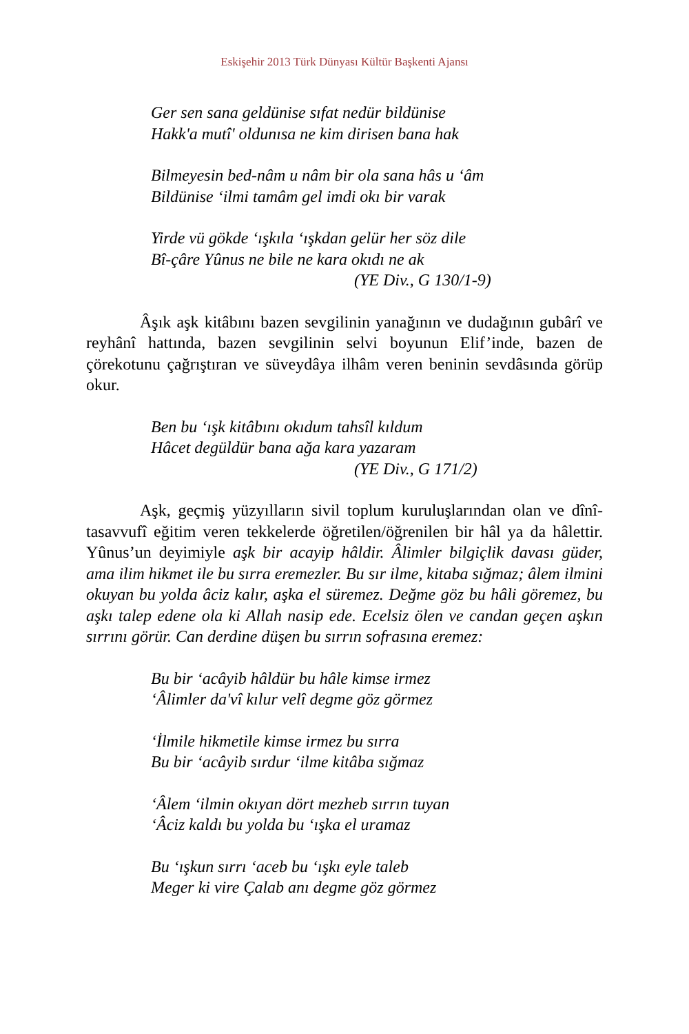Eskişehir 2013 Türk Dünyası Kültür Başkenti Ajansı
Ger sen sana geldünise sıfat nedür bildünise
Hakk'a mutî' oldunısa ne kim dirisen bana hak
Bilmeyesin bed-nâm u nâm bir ola sana hâs u ‘âm
Bildünise ‘ilmi tamâm gel imdi okı bir varak
Yirde vü gökde ‘ışkıla ‘ışkdan gelür her söz dile
Bî-çâre Yûnus ne bile ne kara okıdı ne ak
(YE Div., G 130/1-9)
Âşık aşk kitâbını bazen sevgilinin yanağının ve dudağının gubârî ve reyhânî hattında, bazen sevgilinin selvi boyunun Elif’inde, bazen de çörekotunu çağrıştıran ve süveydâya ilhâm veren beninin sevdâsında görüp okur.
Ben bu ‘ışk kitâbını okıdum tahsîl kıldum
Hâcet degüldür bana ağa kara yazaram
(YE Div., G 171/2)
Aşk, geçmiş yüzyılların sivil toplum kuruluşlarından olan ve dînî-tasavvufî eğitim veren tekkelerde öğretilen/öğrenilen bir hâl ya da hâlettir. Yûnus’un deyimiyle aşk bir acayip hâldir. Âlimler bilgiçlik davası güder, ama ilim hikmet ile bu sırra eremezler. Bu sır ilme, kitaba sığmaz; âlem ilmini okuyan bu yolda âciz kalır, aşka el süremez. Değme göz bu hâli göremez, bu aşkı talep edene ola ki Allah nasip ede. Ecelsiz ölen ve candan geçen aşkın sırrını görür. Can derdine düşen bu sırrın sofrasına eremez:
Bu bir ‘acâyib hâldür bu hâle kimse irmez
‘Âlimler da'vî kılur velî degme göz görmez
‘İlmile hikmetile kimse irmez bu sırra
Bu bir ‘acâyib sırdur ‘ilme kitâba sığmaz
‘Âlem ‘ilmin okıyan dört mezheb sırrın tuyan
‘Âciz kaldı bu yolda bu ‘ışka el uramaz
Bu ‘ışkun sırrı ‘aceb bu ‘ışkı eyle taleb
Meger ki vire Çalab anı degme göz görmez